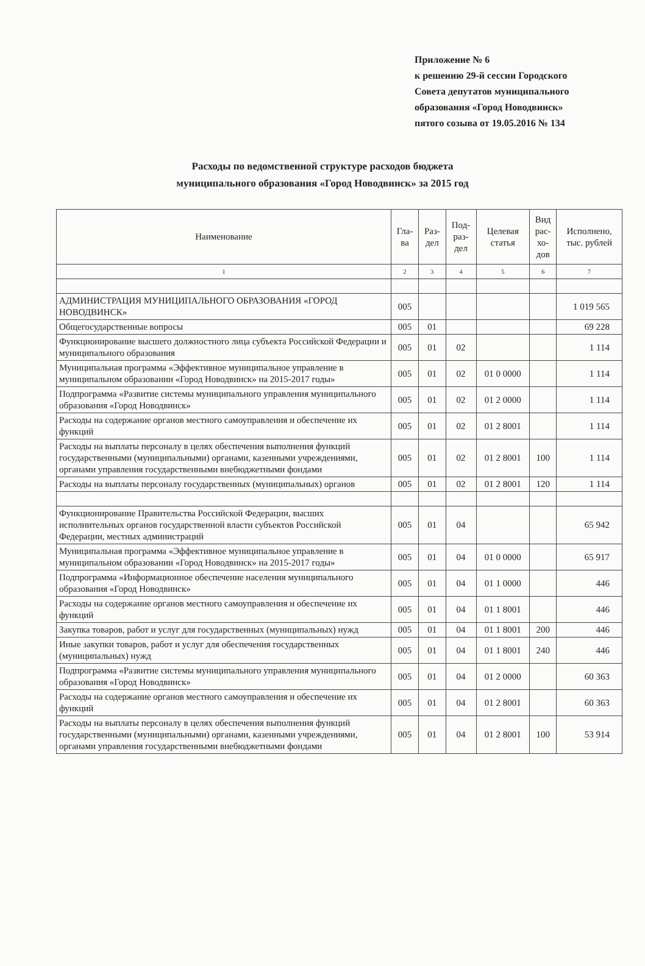Приложение № 6
к решению 29-й сессии Городского
Совета депутатов муниципального
образования «Город Новодвинск»
пятого созыва от 19.05.2016 № 134
Расходы по ведомственной структуре расходов бюджета
муниципального образования «Город Новодвинск» за 2015 год
| Наименование | Гла- ва | Раз- дел | Под- раз- дел | Целевая статья | Вид рас- хо- дов | Исполнено, тыс. рублей |
| --- | --- | --- | --- | --- | --- | --- |
| 1 | 2 | 3 | 4 | 5 | 6 | 7 |
| АДМИНИСТРАЦИЯ МУНИЦИПАЛЬНОГО ОБРАЗОВАНИЯ «ГОРОД НОВОДВИНСК» | 005 | | | | | 1 019 565 |
| Общегосударственные вопросы | 005 | 01 | | | | 69 228 |
| Функционирование высшего должностного лица субъекта Российской Федерации и муниципального образования | 005 | 01 | 02 | | | 1 114 |
| Муниципальная программа «Эффективное муниципальное управление в муниципальном образовании «Город Новодвинск» на 2015-2017 годы» | 005 | 01 | 02 | 01 0 0000 | | 1 114 |
| Подпрограмма «Развитие системы муниципального управления муниципального образования «Город Новодвинск» | 005 | 01 | 02 | 01 2 0000 | | 1 114 |
| Расходы на содержание органов местного самоуправления и обеспечение их функций | 005 | 01 | 02 | 01 2 8001 | | 1 114 |
| Расходы на выплаты персоналу в целях обеспечения выполнения функций государственными (муниципальными) органами, казенными учреждениями, органами управления государственными внебюджетными фондами | 005 | 01 | 02 | 01 2 8001 | 100 | 1 114 |
| Расходы на выплаты персоналу государственных (муниципальных) органов | 005 | 01 | 02 | 01 2 8001 | 120 | 1 114 |
| Функционирование Правительства Российской Федерации, высших исполнительных органов государственной власти субъектов Российской Федерации, местных администраций | 005 | 01 | 04 | | | 65 942 |
| Муниципальная программа «Эффективное муниципальное управление в муниципальном образовании «Город Новодвинск» на 2015-2017 годы» | 005 | 01 | 04 | 01 0 0000 | | 65 917 |
| Подпрограмма «Информационное обеспечение населения муниципального образования «Город Новодвинск» | 005 | 01 | 04 | 01 1 0000 | | 446 |
| Расходы на содержание органов местного самоуправления и обеспечение их функций | 005 | 01 | 04 | 01 1 8001 | | 446 |
| Закупка товаров, работ и услуг для государственных (муниципальных) нужд | 005 | 01 | 04 | 01 1 8001 | 200 | 446 |
| Иные закупки товаров, работ и услуг для обеспечения государственных (муниципальных) нужд | 005 | 01 | 04 | 01 1 8001 | 240 | 446 |
| Подпрограмма «Развитие системы муниципального управления муниципального образования «Город Новодвинск» | 005 | 01 | 04 | 01 2 0000 | | 60 363 |
| Расходы на содержание органов местного самоуправления и обеспечение их функций | 005 | 01 | 04 | 01 2 8001 | | 60 363 |
| Расходы на выплаты персоналу в целях обеспечения выполнения функций государственными (муниципальными) органами, казенными учреждениями, органами управления государственными внебюджетными фондами | 005 | 01 | 04 | 01 2 8001 | 100 | 53 914 |